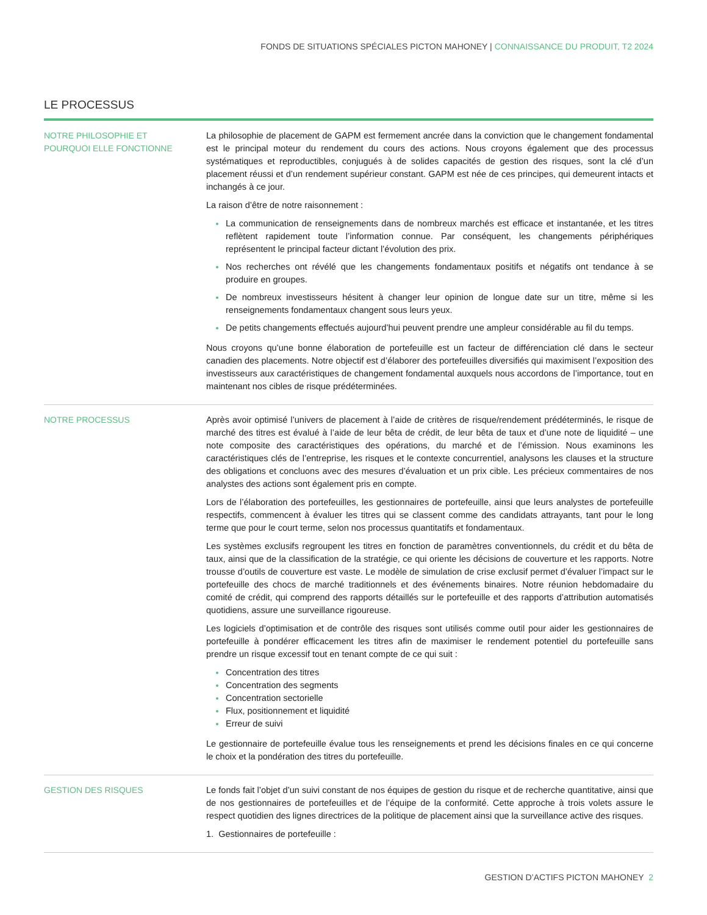FONDS DE SITUATIONS SPÉCIALES PICTON MAHONEY | CONNAISSANCE DU PRODUIT, T2 2024
LE PROCESSUS
NOTRE PHILOSOPHIE ET
POURQUOI ELLE FONCTIONNE
La philosophie de placement de GAPM est fermement ancrée dans la conviction que le changement fondamental est le principal moteur du rendement du cours des actions. Nous croyons également que des processus systématiques et reproductibles, conjugués à de solides capacités de gestion des risques, sont la clé d’un placement réussi et d’un rendement supérieur constant. GAPM est née de ces principes, qui demeurent intacts et inchangés à ce jour.
La raison d’être de notre raisonnement :
La communication de renseignements dans de nombreux marchés est efficace et instantanée, et les titres reflètent rapidement toute l’information connue. Par conséquent, les changements périphériques représentent le principal facteur dictant l’évolution des prix.
Nos recherches ont révélé que les changements fondamentaux positifs et négatifs ont tendance à se produire en groupes.
De nombreux investisseurs hésitent à changer leur opinion de longue date sur un titre, même si les renseignements fondamentaux changent sous leurs yeux.
De petits changements effectués aujourd’hui peuvent prendre une ampleur considérable au fil du temps.
Nous croyons qu’une bonne élaboration de portefeuille est un facteur de différenciation clé dans le secteur canadien des placements. Notre objectif est d’élaborer des portefeuilles diversifiés qui maximisent l’exposition des investisseurs aux caractéristiques de changement fondamental auxquels nous accordons de l’importance, tout en maintenant nos cibles de risque prédéterminées.
NOTRE PROCESSUS Après avoir optimisé l’univers de placement à l’aide de critères de risque/rendement prédéterminés, le risque de marché des titres est évalué à l’aide de leur bêta de crédit, de leur bêta de taux et d’une note de liquidité – une note composite des caractéristiques des opérations, du marché et de l’émission. Nous examinons les caractéristiques clés de l’entreprise, les risques et le contexte concurrentiel, analysons les clauses et la structure des obligations et concluons avec des mesures d’évaluation et un prix cible. Les précieux commentaires de nos analystes des actions sont également pris en compte.
Lors de l’élaboration des portefeuilles, les gestionnaires de portefeuille, ainsi que leurs analystes de portefeuille respectifs, commencent à évaluer les titres qui se classent comme des candidats attrayants, tant pour le long terme que pour le court terme, selon nos processus quantitatifs et fondamentaux.
Les systèmes exclusifs regroupent les titres en fonction de paramètres conventionnels, du crédit et du bêta de taux, ainsi que de la classification de la stratégie, ce qui oriente les décisions de couverture et les rapports. Notre trousse d’outils de couverture est vaste. Le modèle de simulation de crise exclusif permet d’évaluer l’impact sur le portefeuille des chocs de marché traditionnels et des événements binaires. Notre réunion hebdomadaire du comité de crédit, qui comprend des rapports détaillés sur le portefeuille et des rapports d’attribution automatisés quotidiens, assure une surveillance rigoureuse.
Les logiciels d’optimisation et de contrôle des risques sont utilisés comme outil pour aider les gestionnaires de portefeuille à pondérer efficacement les titres afin de maximiser le rendement potentiel du portefeuille sans prendre un risque excessif tout en tenant compte de ce qui suit :
Concentration des titres
Concentration des segments
Concentration sectorielle
Flux, positionnement et liquidité
Erreur de suivi
Le gestionnaire de portefeuille évalue tous les renseignements et prend les décisions finales en ce qui concerne le choix et la pondération des titres du portefeuille.
GESTION DES RISQUES Le fonds fait l’objet d’un suivi constant de nos équipes de gestion du risque et de recherche quantitative, ainsi que de nos gestionnaires de portefeuilles et de l’équipe de la conformité. Cette approche à trois volets assure le respect quotidien des lignes directrices de la politique de placement ainsi que la surveillance active des risques.
1. Gestionnaires de portefeuille :
GESTION D’ACTIFS PICTON MAHONEY 2